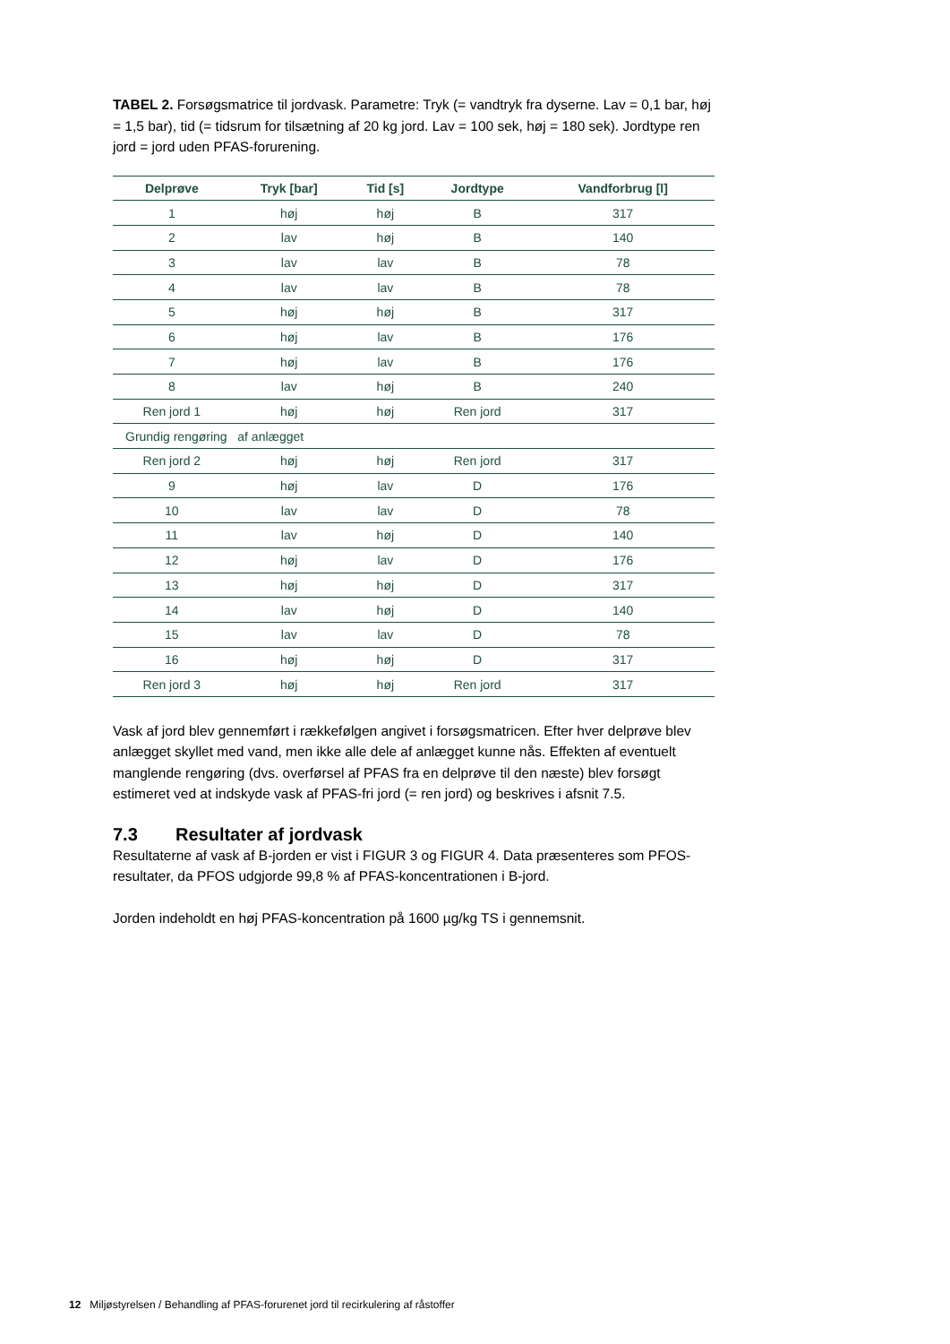TABEL 2. Forsøgsmatrice til jordvask. Parametre: Tryk (= vandtryk fra dyserne. Lav = 0,1 bar, høj = 1,5 bar), tid (= tidsrum for tilsætning af 20 kg jord. Lav = 100 sek, høj = 180 sek). Jordtype ren jord = jord uden PFAS-forurening.
| Delprøve | Tryk [bar] | Tid [s] | Jordtype | Vandforbrug [l] |
| --- | --- | --- | --- | --- |
| 1 | høj | høj | B | 317 |
| 2 | lav | høj | B | 140 |
| 3 | lav | lav | B | 78 |
| 4 | lav | lav | B | 78 |
| 5 | høj | høj | B | 317 |
| 6 | høj | lav | B | 176 |
| 7 | høj | lav | B | 176 |
| 8 | lav | høj | B | 240 |
| Ren jord 1 | høj | høj | Ren jord | 317 |
| Grundig rengøring af anlægget | | | | |
| Ren jord 2 | høj | høj | Ren jord | 317 |
| 9 | høj | lav | D | 176 |
| 10 | lav | lav | D | 78 |
| 11 | lav | høj | D | 140 |
| 12 | høj | lav | D | 176 |
| 13 | høj | høj | D | 317 |
| 14 | lav | høj | D | 140 |
| 15 | lav | lav | D | 78 |
| 16 | høj | høj | D | 317 |
| Ren jord 3 | høj | høj | Ren jord | 317 |
Vask af jord blev gennemført i rækkefølgen angivet i forsøgsmatricen. Efter hver delprøve blev anlægget skyllet med vand, men ikke alle dele af anlægget kunne nås. Effekten af eventuelt manglende rengøring (dvs. overførsel af PFAS fra en delprøve til den næste) blev forsøgt estimeret ved at indskyde vask af PFAS-fri jord (= ren jord) og beskrives i afsnit 7.5.
7.3 Resultater af jordvask
Resultaterne af vask af B-jorden er vist i FIGUR 3 og FIGUR 4. Data præsenteres som PFOS-resultater, da PFOS udgjorde 99,8 % af PFAS-koncentrationen i B-jord.
Jorden indeholdt en høj PFAS-koncentration på 1600 µg/kg TS i gennemsnit.
12 Miljøstyrelsen / Behandling af PFAS-forurenet jord til recirkulering af råstoffer